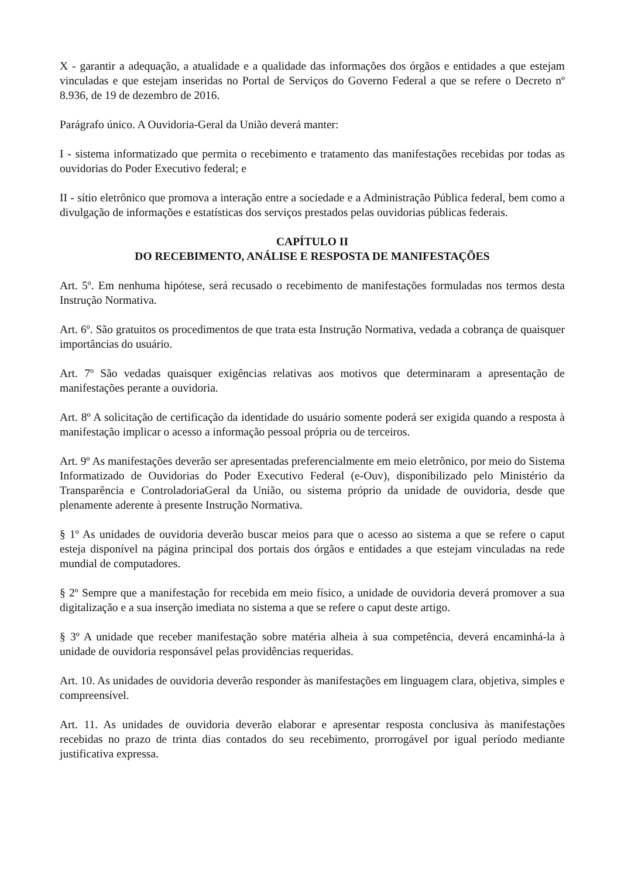X - garantir a adequação, a atualidade e a qualidade das informações dos órgãos e entidades a que estejam vinculadas e que estejam inseridas no Portal de Serviços do Governo Federal a que se refere o Decreto nº 8.936, de 19 de dezembro de 2016.
Parágrafo único. A Ouvidoria-Geral da União deverá manter:
I - sistema informatizado que permita o recebimento e tratamento das manifestações recebidas por todas as ouvidorias do Poder Executivo federal; e
II - sítio eletrônico que promova a interação entre a sociedade e a Administração Pública federal, bem como a divulgação de informações e estatísticas dos serviços prestados pelas ouvidorias públicas federais.
CAPÍTULO II
DO RECEBIMENTO, ANÁLISE E RESPOSTA DE MANIFESTAÇÕES
Art. 5º. Em nenhuma hipótese, será recusado o recebimento de manifestações formuladas nos termos desta Instrução Normativa.
Art. 6º. São gratuitos os procedimentos de que trata esta Instrução Normativa, vedada a cobrança de quaisquer importâncias do usuário.
Art. 7º São vedadas quaisquer exigências relativas aos motivos que determinaram a apresentação de manifestações perante a ouvidoria.
Art. 8º A solicitação de certificação da identidade do usuário somente poderá ser exigida quando a resposta à manifestação implicar o acesso a informação pessoal própria ou de terceiros.
Art. 9º As manifestações deverão ser apresentadas preferencialmente em meio eletrônico, por meio do Sistema Informatizado de Ouvidorias do Poder Executivo Federal (e-Ouv), disponibilizado pelo Ministério da Transparência e ControladoriaGeral da União, ou sistema próprio da unidade de ouvidoria, desde que plenamente aderente à presente Instrução Normativa.
§ 1º As unidades de ouvidoria deverão buscar meios para que o acesso ao sistema a que se refere o caput esteja disponível na página principal dos portais dos órgãos e entidades a que estejam vinculadas na rede mundial de computadores.
§ 2º Sempre que a manifestação for recebida em meio físico, a unidade de ouvidoria deverá promover a sua digitalização e a sua inserção imediata no sistema a que se refere o caput deste artigo.
§ 3º A unidade que receber manifestação sobre matéria alheia à sua competência, deverá encaminhá-la à unidade de ouvidoria responsável pelas providências requeridas.
Art. 10. As unidades de ouvidoria deverão responder às manifestações em linguagem clara, objetiva, simples e compreensível.
Art. 11. As unidades de ouvidoria deverão elaborar e apresentar resposta conclusiva às manifestações recebidas no prazo de trinta dias contados do seu recebimento, prorrogável por igual período mediante justificativa expressa.